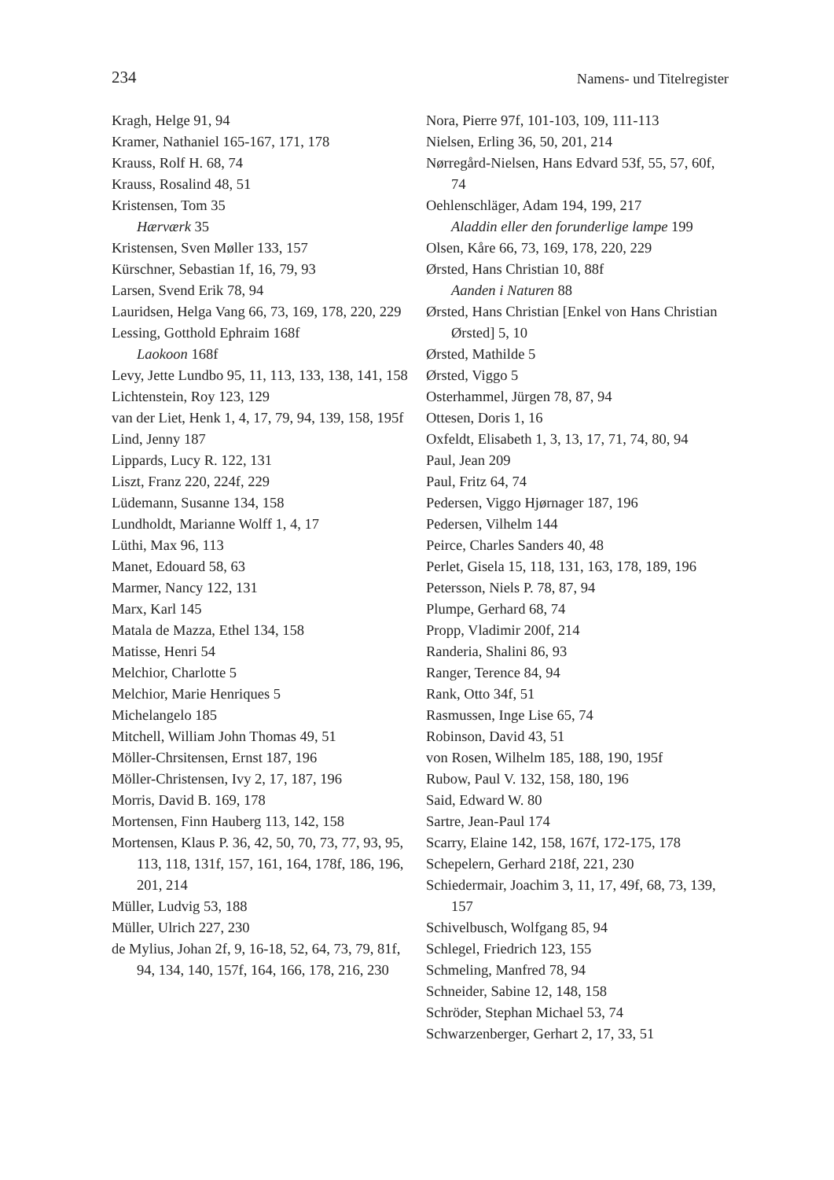234 Namens- und Titelregister
Kragh, Helge 91, 94
Kramer, Nathaniel 165-167, 171, 178
Krauss, Rolf H. 68, 74
Krauss, Rosalind 48, 51
Kristensen, Tom 35
Hærværk 35
Kristensen, Sven Møller 133, 157
Kürschner, Sebastian 1f, 16, 79, 93
Larsen, Svend Erik 78, 94
Lauridsen, Helga Vang 66, 73, 169, 178, 220, 229
Lessing, Gotthold Ephraim 168f
Laokoon 168f
Levy, Jette Lundbo 95, 11, 113, 133, 138, 141, 158
Lichtenstein, Roy 123, 129
van der Liet, Henk 1, 4, 17, 79, 94, 139, 158, 195f
Lind, Jenny 187
Lippards, Lucy R. 122, 131
Liszt, Franz 220, 224f, 229
Lüdemann, Susanne 134, 158
Lundholdt, Marianne Wolff 1, 4, 17
Lüthi, Max 96, 113
Manet, Edouard 58, 63
Marmer, Nancy 122, 131
Marx, Karl 145
Matala de Mazza, Ethel 134, 158
Matisse, Henri 54
Melchior, Charlotte 5
Melchior, Marie Henriques 5
Michelangelo 185
Mitchell, William John Thomas 49, 51
Möller-Chrsitensen, Ernst 187, 196
Möller-Christensen, Ivy 2, 17, 187, 196
Morris, David B. 169, 178
Mortensen, Finn Hauberg 113, 142, 158
Mortensen, Klaus P. 36, 42, 50, 70, 73, 77, 93, 95, 113, 118, 131f, 157, 161, 164, 178f, 186, 196, 201, 214
Müller, Ludvig 53, 188
Müller, Ulrich 227, 230
de Mylius, Johan 2f, 9, 16-18, 52, 64, 73, 79, 81f, 94, 134, 140, 157f, 164, 166, 178, 216, 230
Nora, Pierre 97f, 101-103, 109, 111-113
Nielsen, Erling 36, 50, 201, 214
Nørregård-Nielsen, Hans Edvard 53f, 55, 57, 60f, 74
Oehlenschläger, Adam 194, 199, 217
Aladdin eller den forunderlige lampe 199
Olsen, Kåre 66, 73, 169, 178, 220, 229
Ørsted, Hans Christian 10, 88f
Aanden i Naturen 88
Ørsted, Hans Christian [Enkel von Hans Christian Ørsted] 5, 10
Ørsted, Mathilde 5
Ørsted, Viggo 5
Osterhammel, Jürgen 78, 87, 94
Ottesen, Doris 1, 16
Oxfeldt, Elisabeth 1, 3, 13, 17, 71, 74, 80, 94
Paul, Jean 209
Paul, Fritz 64, 74
Pedersen, Viggo Hjørnager 187, 196
Pedersen, Vilhelm 144
Peirce, Charles Sanders 40, 48
Perlet, Gisela 15, 118, 131, 163, 178, 189, 196
Petersson, Niels P. 78, 87, 94
Plumpe, Gerhard 68, 74
Propp, Vladimir 200f, 214
Randeria, Shalini 86, 93
Ranger, Terence 84, 94
Rank, Otto 34f, 51
Rasmussen, Inge Lise 65, 74
Robinson, David 43, 51
von Rosen, Wilhelm 185, 188, 190, 195f
Rubow, Paul V. 132, 158, 180, 196
Said, Edward W. 80
Sartre, Jean-Paul 174
Scarry, Elaine 142, 158, 167f, 172-175, 178
Schepelern, Gerhard 218f, 221, 230
Schiedermair, Joachim 3, 11, 17, 49f, 68, 73, 139, 157
Schivelbusch, Wolfgang 85, 94
Schlegel, Friedrich 123, 155
Schmeling, Manfred 78, 94
Schneider, Sabine 12, 148, 158
Schröder, Stephan Michael 53, 74
Schwarzenberger, Gerhart 2, 17, 33, 51